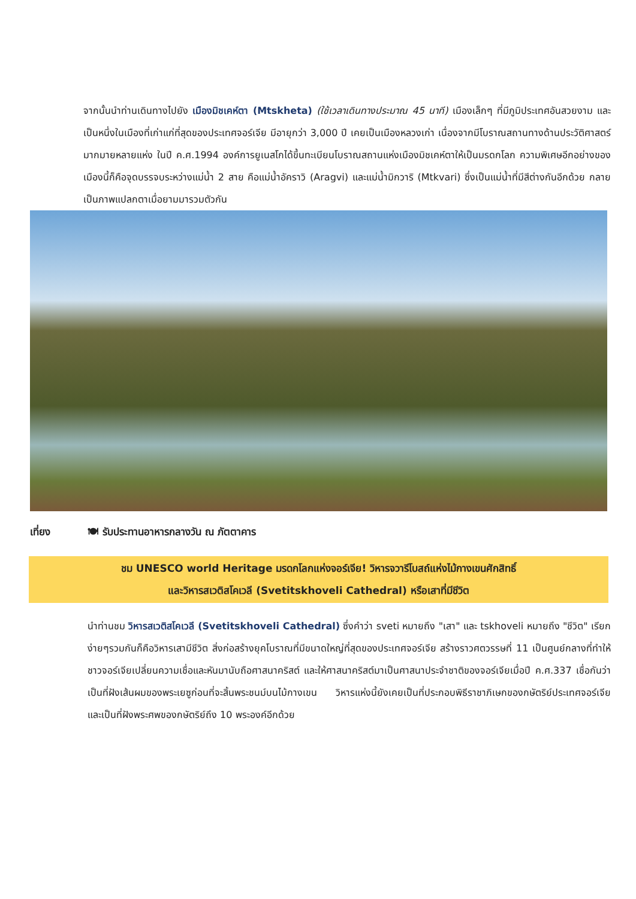จากนั้นนำท่านเดินทางไปยัง เมืองมิชเคห์ตา (Mtskheta) (ใช้เวลาเดินทางประมาณ 45 นาที) เมืองเล็กๆ ที่มีภูมิประเทศอันสวยงาม และเป็นหนึ่งในเมืองที่เก่าแก่ที่สุดของประเทศจอร์เจีย มีอายุกว่า 3,000 ปี เคยเป็นเมืองหลวงเก่า เนื่องจากมีโบราณสถานทางด้านประวัติศาสตร์มากมายหลายแห่ง ในปี ค.ศ.1994 องค์การยูเนสโกได้ขึ้นทะเบียนโบราณสถานแห่งเมืองมิชเคห์ตาให้เป็นมรดกโลก ความพิเศษอีกอย่างของเมืองนี้ก็คือจุดบรรจบระหว่างแม่น้ำ 2 สาย คือแม่น้ำอัคราวิ (Aragvi) และแม่น้ำมิกวาริ (Mtkvari) ซึ่งเป็นแม่น้ำที่มีสีต่างกันอีกด้วย กลายเป็นภาพแปลกตาเมื่อยามมารวมตัวกัน
เที่ยง 🍽 รับประทานอาหารกลางวัน ณ ภัตตาคาร
ชม UNESCO world Heritage มรดกโลกแห่งจอร์เจีย! วิหารจวารีโบสถ์แห่งไม้กางเขนศักสิทธิ์
และวิหารสเวติสโคเวลี (Svetitskhoveli Cathedral) หรือเสาที่มีชีวิต
นำท่านชม วิหารสเวติสโคเวลี (Svetitskhoveli Cathedral) ซึ่งคำว่า sveti หมายถึง "เสา" และ tskhoveli หมายถึง "ชีวิต" เรียกง่ายๆรวมกันก็คือวิหารเสามีชีวิต สิ่งก่อสร้างยุคโบราณที่มีขนาดใหญ่ที่สุดของประเทศจอร์เจีย สร้างราวศตวรรษที่ 11 เป็นศูนย์กลางที่ทำให้ชาวจอร์เจียเปลี่ยนความเชื่อและหันมานับถือศาสนาคริสต์ และให้ศาสนาคริสต์มาเป็นศาสนาประจำชาติของจอร์เจียเมื่อปี ค.ศ.337 เชื่อกันว่าเป็นที่ฝังเส้นผมของพระเยซูก่อนที่จะสิ้นพระชนม์บนไม้กางเขน วิหารแห่งนี้ยังเคยเป็นที่ประกอบพิธีราชาภิเษกของกษัตริย์ประเทศจอร์เจีย และเป็นที่ฝังพระศพของกษัตริย์ถึง 10 พระองค์อีกด้วย